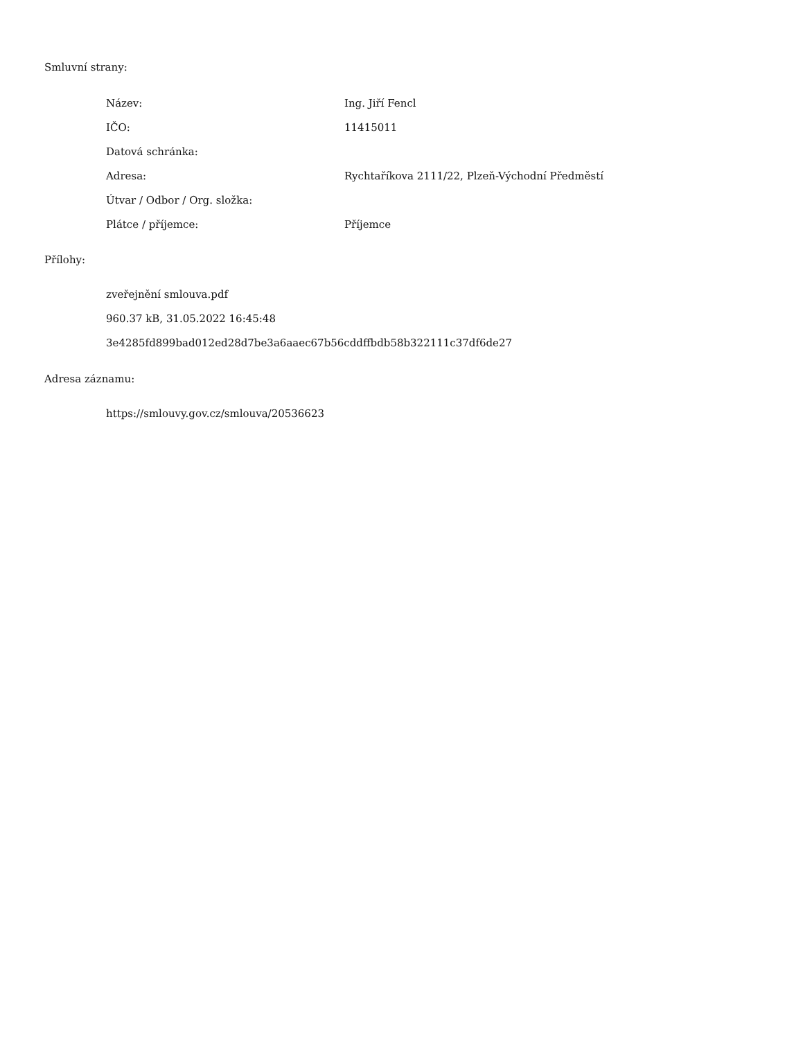Smluvní strany:
| Název: | Ing. Jiří Fencl |
| IČO: | 11415011 |
| Datová schránka: | |
| Adresa: | Rychtaříkova 2111/22, Plzeň-Východní Předměstí |
| Útvar / Odbor / Org. složka: | |
| Plátce / příjemce: | Příjemce |
Přílohy:
zveřejnění smlouva.pdf
960.37 kB, 31.05.2022 16:45:48
3e4285fd899bad012ed28d7be3a6aaec67b56cddffbdb58b322111c37df6de27
Adresa záznamu:
https://smlouvy.gov.cz/smlouva/20536623